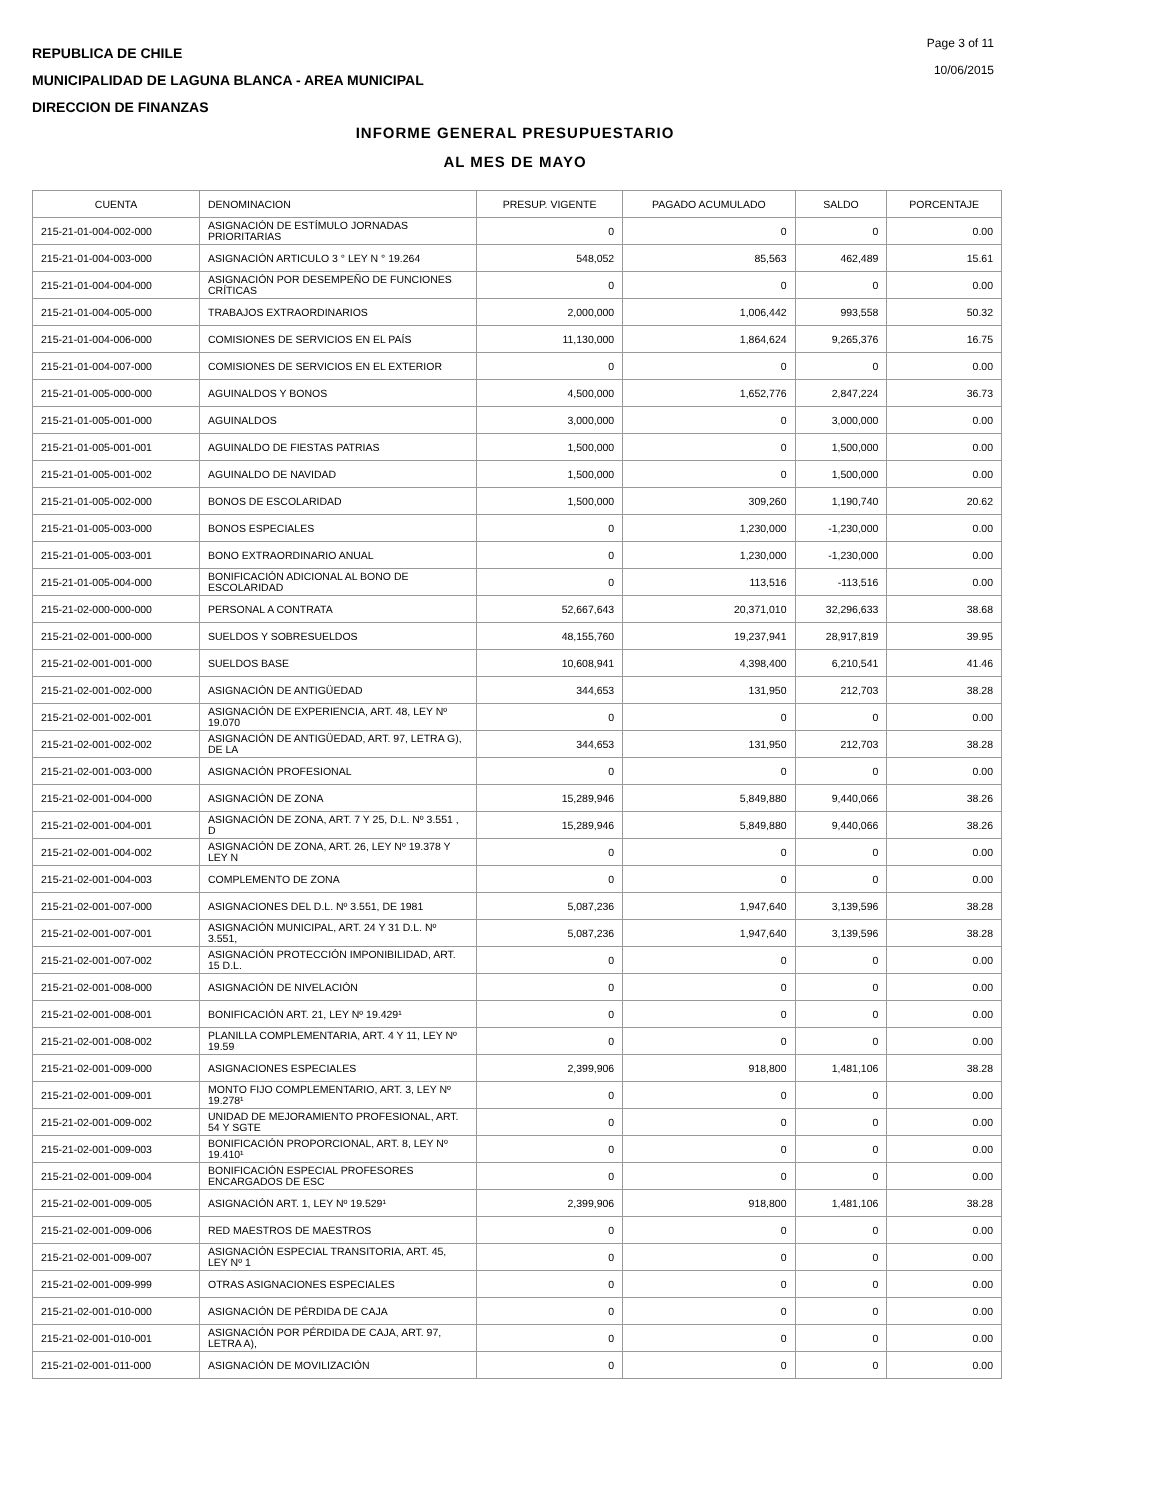REPUBLICA DE CHILE
MUNICIPALIDAD DE LAGUNA BLANCA - AREA MUNICIPAL
DIRECCION DE FINANZAS
Page 3 of 11
10/06/2015
INFORME GENERAL PRESUPUESTARIO
AL MES DE MAYO
| CUENTA | DENOMINACION | PRESUP. VIGENTE | PAGADO ACUMULADO | SALDO | PORCENTAJE |
| --- | --- | --- | --- | --- | --- |
| 215-21-01-004-002-000 | ASIGNACIÓN DE ESTÍMULO JORNADAS PRIORITARIAS | 0 | 0 | 0 | 0.00 |
| 215-21-01-004-003-000 | ASIGNACIÓN ARTICULO 3 ° LEY N ° 19.264 | 548,052 | 85,563 | 462,489 | 15.61 |
| 215-21-01-004-004-000 | ASIGNACIÓN POR DESEMPEÑO DE FUNCIONES CRÍTICAS | 0 | 0 | 0 | 0.00 |
| 215-21-01-004-005-000 | TRABAJOS EXTRAORDINARIOS | 2,000,000 | 1,006,442 | 993,558 | 50.32 |
| 215-21-01-004-006-000 | COMISIONES DE SERVICIOS EN EL PAÍS | 11,130,000 | 1,864,624 | 9,265,376 | 16.75 |
| 215-21-01-004-007-000 | COMISIONES DE SERVICIOS EN EL EXTERIOR | 0 | 0 | 0 | 0.00 |
| 215-21-01-005-000-000 | AGUINALDOS Y BONOS | 4,500,000 | 1,652,776 | 2,847,224 | 36.73 |
| 215-21-01-005-001-000 | AGUINALDOS | 3,000,000 | 0 | 3,000,000 | 0.00 |
| 215-21-01-005-001-001 | AGUINALDO DE FIESTAS PATRIAS | 1,500,000 | 0 | 1,500,000 | 0.00 |
| 215-21-01-005-001-002 | AGUINALDO DE NAVIDAD | 1,500,000 | 0 | 1,500,000 | 0.00 |
| 215-21-01-005-002-000 | BONOS DE ESCOLARIDAD | 1,500,000 | 309,260 | 1,190,740 | 20.62 |
| 215-21-01-005-003-000 | BONOS ESPECIALES | 0 | 1,230,000 | -1,230,000 | 0.00 |
| 215-21-01-005-003-001 | BONO EXTRAORDINARIO ANUAL | 0 | 1,230,000 | -1,230,000 | 0.00 |
| 215-21-01-005-004-000 | BONIFICACIÓN ADICIONAL AL BONO DE ESCOLARIDAD | 0 | 113,516 | -113,516 | 0.00 |
| 215-21-02-000-000-000 | PERSONAL A CONTRATA | 52,667,643 | 20,371,010 | 32,296,633 | 38.68 |
| 215-21-02-001-000-000 | SUELDOS Y SOBRESUELDOS | 48,155,760 | 19,237,941 | 28,917,819 | 39.95 |
| 215-21-02-001-001-000 | SUELDOS BASE | 10,608,941 | 4,398,400 | 6,210,541 | 41.46 |
| 215-21-02-001-002-000 | ASIGNACIÓN DE ANTIGÜEDAD | 344,653 | 131,950 | 212,703 | 38.28 |
| 215-21-02-001-002-001 | ASIGNACIÓN DE EXPERIENCIA, ART. 48, LEY Nº 19.070 | 0 | 0 | 0 | 0.00 |
| 215-21-02-001-002-002 | ASIGNACIÓN DE ANTIGÜEDAD, ART. 97, LETRA G), DE LA | 344,653 | 131,950 | 212,703 | 38.28 |
| 215-21-02-001-003-000 | ASIGNACIÓN PROFESIONAL | 0 | 0 | 0 | 0.00 |
| 215-21-02-001-004-000 | ASIGNACIÓN DE ZONA | 15,289,946 | 5,849,880 | 9,440,066 | 38.26 |
| 215-21-02-001-004-001 | ASIGNACIÓN DE ZONA, ART. 7 Y 25, D.L. Nº 3.551 , D | 15,289,946 | 5,849,880 | 9,440,066 | 38.26 |
| 215-21-02-001-004-002 | ASIGNACIÓN DE ZONA, ART. 26, LEY Nº 19.378 Y LEY N | 0 | 0 | 0 | 0.00 |
| 215-21-02-001-004-003 | COMPLEMENTO DE ZONA | 0 | 0 | 0 | 0.00 |
| 215-21-02-001-007-000 | ASIGNACIONES DEL D.L. Nº 3.551, DE 1981 | 5,087,236 | 1,947,640 | 3,139,596 | 38.28 |
| 215-21-02-001-007-001 | ASIGNACIÓN MUNICIPAL, ART. 24 Y 31 D.L. Nº 3.551, | 5,087,236 | 1,947,640 | 3,139,596 | 38.28 |
| 215-21-02-001-007-002 | ASIGNACIÓN PROTECCIÓN IMPONIBILIDAD, ART. 15 D.L. | 0 | 0 | 0 | 0.00 |
| 215-21-02-001-008-000 | ASIGNACIÓN DE NIVELACIÓN | 0 | 0 | 0 | 0.00 |
| 215-21-02-001-008-001 | BONIFICACIÓN ART. 21, LEY Nº 19.429¹ | 0 | 0 | 0 | 0.00 |
| 215-21-02-001-008-002 | PLANILLA COMPLEMENTARIA, ART. 4 Y 11, LEY Nº 19.59 | 0 | 0 | 0 | 0.00 |
| 215-21-02-001-009-000 | ASIGNACIONES ESPECIALES | 2,399,906 | 918,800 | 1,481,106 | 38.28 |
| 215-21-02-001-009-001 | MONTO FIJO COMPLEMENTARIO, ART. 3, LEY Nº 19.278¹ | 0 | 0 | 0 | 0.00 |
| 215-21-02-001-009-002 | UNIDAD DE MEJORAMIENTO PROFESIONAL, ART. 54 Y SGTE | 0 | 0 | 0 | 0.00 |
| 215-21-02-001-009-003 | BONIFICACIÓN PROPORCIONAL, ART. 8, LEY Nº 19.410¹ | 0 | 0 | 0 | 0.00 |
| 215-21-02-001-009-004 | BONIFICACIÓN ESPECIAL PROFESORES ENCARGADOS DE ESC | 0 | 0 | 0 | 0.00 |
| 215-21-02-001-009-005 | ASIGNACIÓN ART. 1, LEY Nº 19.529¹ | 2,399,906 | 918,800 | 1,481,106 | 38.28 |
| 215-21-02-001-009-006 | RED MAESTROS DE MAESTROS | 0 | 0 | 0 | 0.00 |
| 215-21-02-001-009-007 | ASIGNACIÓN ESPECIAL TRANSITORIA, ART. 45, LEY Nº 1 | 0 | 0 | 0 | 0.00 |
| 215-21-02-001-009-999 | OTRAS ASIGNACIONES ESPECIALES | 0 | 0 | 0 | 0.00 |
| 215-21-02-001-010-000 | ASIGNACIÓN DE PÉRDIDA DE CAJA | 0 | 0 | 0 | 0.00 |
| 215-21-02-001-010-001 | ASIGNACIÓN POR PÉRDIDA DE CAJA, ART. 97, LETRA A), | 0 | 0 | 0 | 0.00 |
| 215-21-02-001-011-000 | ASIGNACIÓN DE MOVILIZACIÓN | 0 | 0 | 0 | 0.00 |